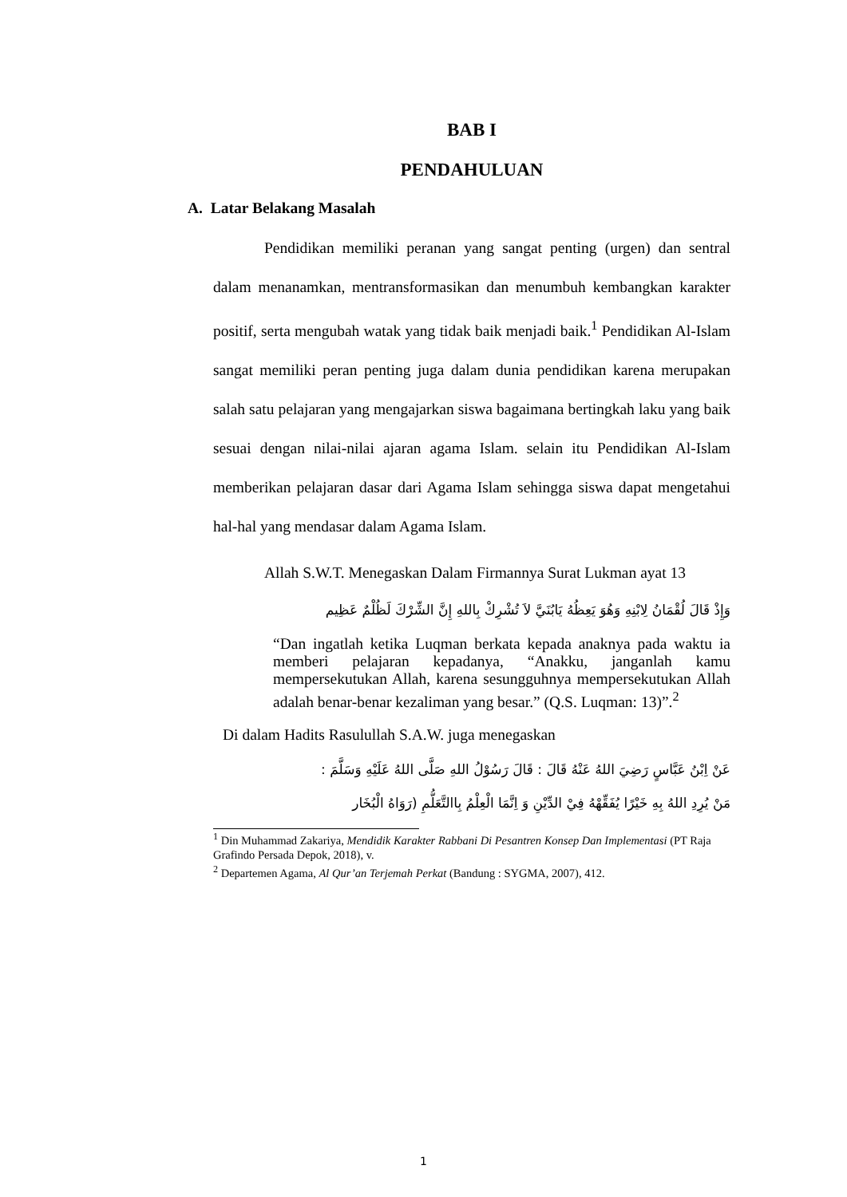BAB I
PENDAHULUAN
A. Latar Belakang Masalah
Pendidikan memiliki peranan yang sangat penting (urgen) dan sentral dalam menanamkan, mentransformasikan dan menumbuh kembangkan karakter positif, serta mengubah watak yang tidak baik menjadi baik.<sup>1</sup> Pendidikan Al-Islam sangat memiliki peran penting juga dalam dunia pendidikan karena merupakan salah satu pelajaran yang mengajarkan siswa bagaimana bertingkah laku yang baik sesuai dengan nilai-nilai ajaran agama Islam. selain itu Pendidikan Al-Islam memberikan pelajaran dasar dari Agama Islam sehingga siswa dapat mengetahui hal-hal yang mendasar dalam Agama Islam.
Allah S.W.T. Menegaskan Dalam Firmannya Surat Lukman ayat 13
وَإِذْ قَالَ لُقْمَانُ لِابْنِهِ وَهُوَ يَعِظُهُ يَابُنَيَّ لاَ تُشْرِكْ بِاللهِ إِنَّ الشِّرْكَ لَظُلْمٌ عَظِيم
“Dan ingatlah ketika Luqman berkata kepada anaknya pada waktu ia memberi pelajaran kepadanya, “Anakku, janganlah kamu mempersekutukan Allah, karena sesungguhnya mempersekutukan Allah adalah benar-benar kezaliman yang besar.” (Q.S. Luqman: 13)”.<sup>2</sup>
Di dalam Hadits Rasulullah S.A.W. juga menegaskan
عَنْ اِبْنُ عَبَّاسٍ رَضِيَ اللهُ عَنْهُ قَالَ : قَالَ رَسُوْلُ اللهِ صَلَّى اللهُ عَلَيْهِ وَسَلَّمَ :
مَنْ يُرِدِ اللهُ بِهِ خَيْرًا يُفَقِّهْهُ فِيْ الدِّيْنِ وَ اِنَّمَا الْعِلْمُ بِاالتَّعَلُّمِ (رَوَاهُ الْبُخَار
<sup>1</sup> Din Muhammad Zakariya, Mendidik Karakter Rabbani Di Pesantren Konsep Dan Implementasi (PT Raja Grafindo Persada Depok, 2018), v.
<sup>2</sup> Departemen Agama, Al Qur’an Terjemah Perkat (Bandung : SYGMA, 2007), 412.
1